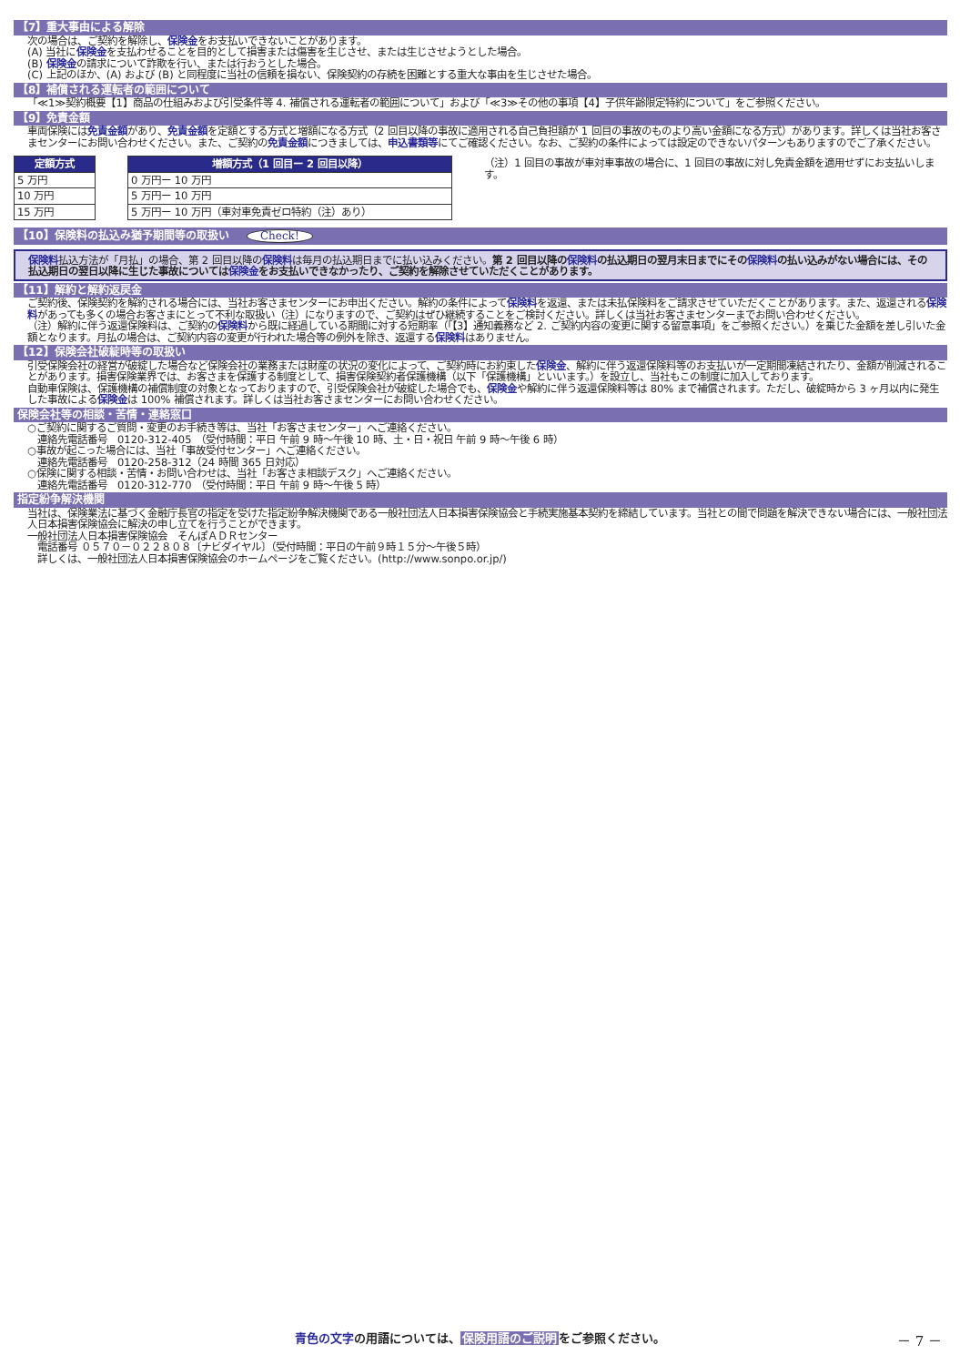【7】重大事由による解除
次の場合は、ご契約を解除し、保険金をお支払いできないことがあります。
(A) 当社に保険金を支払わせることを目的として損害または傷害を生じさせ、または生じさせようとした場合。
(B) 保険金の請求について詐欺を行い、または行おうとした場合。
(C) 上記のほか、(A) および (B) と同程度に当社の信頼を損ない、保険契約の存続を困難とする重大な事由を生じさせた場合。
【8】補償される運転者の範囲について
「≪1≫契約概要【1】商品の仕組みおよび引受条件等 4. 補償される運転者の範囲について」および「≪3≫その他の事項【4】子供年齢限定特約について」をご参照ください。
【9】免責金額
車両保険には免責金額があり、免責金額を定額とする方式と増額になる方式（2 回目以降の事故に適用される自己負担額が 1 回目の事故のものより高い金額になる方式）があります。詳しくは当社お客さまセンターにお問い合わせください。また、ご契約の免責金額につきましては、申込書類等にてご確認ください。なお、ご契約の条件によっては設定のできないパターンもありますのでご了承ください。
| 定額方式 |
| --- |
| 5 万円 |
| 10 万円 |
| 15 万円 |
| 増額方式（1 回目ー 2 回目以降） |
| --- |
| 0 万円ー 10 万円 |
| 5 万円ー 10 万円 |
| 5 万円ー 10 万円（車対車免責ゼロ特約（注）あり） |
（注）1 回目の事故が車対車事故の場合に、1 回目の事故に対し免責金額を適用せずにお支払いします。
【10】保険料の払込み猶予期間等の取扱い Check!
保険料払込方法が「月払」の場合、第 2 回目以降の保険料は毎月の払込期日までに払い込みください。第 2 回目以降の保険料の払込期日の翌月末日までにその保険料の払い込みがない場合には、その払込期日の翌日以降に生じた事故については保険金をお支払いできなかったり、ご契約を解除させていただくことがあります。
【11】解約と解約返戻金
ご契約後、保険契約を解約される場合には、当社お客さまセンターにお申出ください。解約の条件によって保険料を返還、または未払保険料をご請求させていただくことがあります。また、返還される保険料があっても多くの場合お客さまにとって不利な取扱い（注）になりますので、ご契約はぜひ継続することをご検討ください。詳しくは当社お客さまセンターまでお問い合わせください。
（注）解約に伴う返還保険料は、ご契約の保険料から既に経過している期間に対する短期率（「【3】通知義務など 2. ご契約内容の変更に関する留意事項」をご参照ください。）を乗じた金額を差し引いた金額となります。月払の場合は、ご契約内容の変更が行われた場合等の例外を除き、返還する保険料はありません。
【12】保険会社破綻時等の取扱い
引受保険会社の経営が破綻した場合など保険会社の業務または財産の状況の変化によって、ご契約時にお約束した保険金、解約に伴う返還保険料等のお支払いが一定期間凍結されたり、金額が削減されることがあります。損害保険業界では、お客さまを保護する制度として、損害保険契約者保護機構（以下「保護機構」といいます。）を設立し、当社もこの制度に加入しております。
自動車保険は、保護機構の補償制度の対象となっておりますので、引受保険会社が破綻した場合でも、保険金や解約に伴う返還保険料等は 80% まで補償されます。ただし、破綻時から 3 ヶ月以内に発生した事故による保険金は 100% 補償されます。詳しくは当社お客さまセンターにお問い合わせください。
保険会社等の相談・苦情・連絡窓口
○ご契約に関するご質問・変更のお手続き等は、当社「お客さまセンター」へご連絡ください。
　連絡先電話番号　0120-312-405　（受付時間：平日 午前 9 時～午後 10 時、土・日・祝日 午前 9 時～午後 6 時）
○事故が起こった場合には、当社「事故受付センター」へご連絡ください。
　連絡先電話番号　0120-258-312（24 時間 365 日対応）
○保険に関する相談・苦情・お問い合わせは、当社「お客さま相談デスク」へご連絡ください。
　連絡先電話番号　0120-312-770　（受付時間：平日 午前 9 時～午後 5 時）
指定紛争解決機関
当社は、保険業法に基づく金融庁長官の指定を受けた指定紛争解決機関である一般社団法人日本損害保険協会と手続実施基本契約を締結しています。当社との間で問題を解決できない場合には、一般社団法人日本損害保険協会に解決の申し立てを行うことができます。
一般社団法人日本損害保険協会　そんぽＡＤＲセンター
　電話番号 ０５７０－０２２８０８〔ナビダイヤル〕（受付時間：平日の午前９時１５分～午後５時）
　詳しくは、一般社団法人日本損害保険協会のホームページをご覧ください。(http://www.sonpo.or.jp/)
青色の文字の用語については、保険用語のご説明をご参照ください。 － 7 －